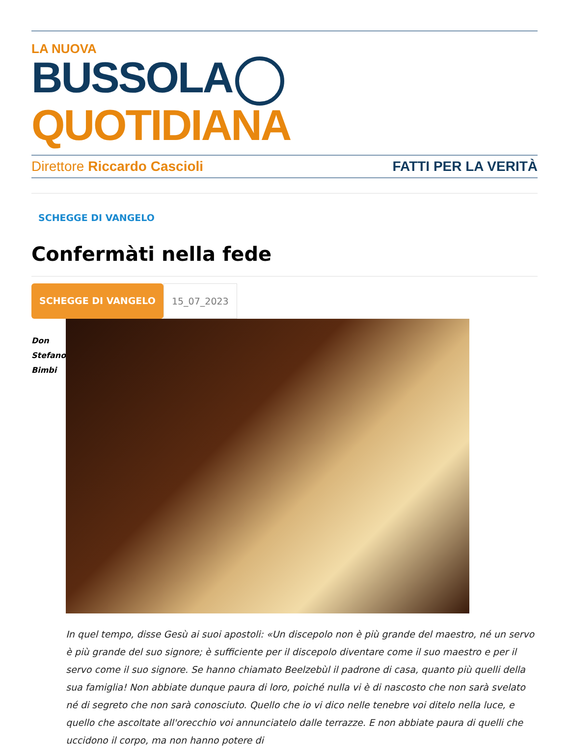LA NUOVA
BUSSOLA QUOTIDIANA
Direttore Riccardo Cascioli FATTI PER LA VERITÀ
SCHEGGE DI VANGELO
Confermàti nella fede
SCHEGGE DI VANGELO 15_07_2023
Don
Stefano
Bimbi
In quel tempo, disse Gesù ai suoi apostoli: «Un discepolo non è più grande del maestro, né un servo è più grande del suo signore; è sufficiente per il discepolo diventare come il suo maestro e per il servo come il suo signore. Se hanno chiamato Beelzebùl il padrone di casa, quanto più quelli della sua famiglia! Non abbiate dunque paura di loro, poiché nulla vi è di nascosto che non sarà svelato né di segreto che non sarà conosciuto. Quello che io vi dico nelle tenebre voi ditelo nella luce, e quello che ascoltate all'orecchio voi annunciatelo dalle terrazze. E non abbiate paura di quelli che uccidono il corpo, ma non hanno potere di